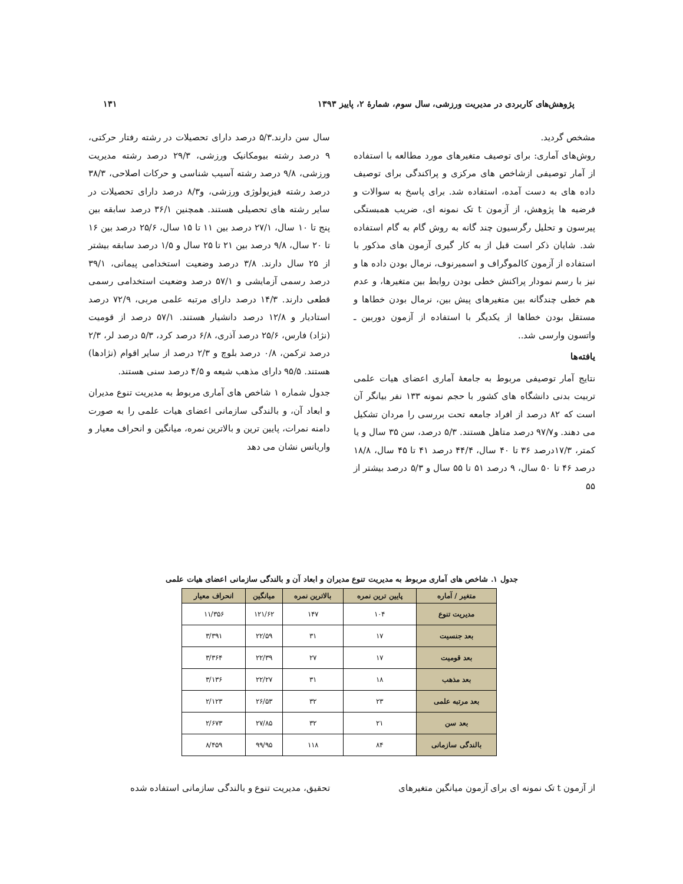پژوهش‌های کاربردی در مدیریت ورزشی، سال سوم، شمارۀ ۲، پاییز ۱۳۹۳ ۱۳۱
مشخص گردید.
روش‌های آماری: برای توصیف متغیرهای مورد مطالعه با استفاده از آمار توصیفی ازشاخص های مرکزی و پراکندگی برای توصیف داده های به دست آمده، استفاده شد. برای پاسخ به سوالات و فرضیه ها پژوهش، از آزمون t تک نمونه ای، ضریب همبستگی پیرسون و تحلیل رگرسیون چند گانه به روش گام به گام استفاده شد. شایان ذکر است قبل از به کار گیری آزمون های مذکور با استفاده از آزمون کالموگراف و اسمیرنوف، نرمال بودن داده ها و نیز با رسم نمودار پراکنش خطی بودن روابط بین متغیرها، و عدم هم خطی چندگانه بین متغیرهای پیش بین، نرمال بودن خطاها و مستقل بودن خطاها از یکدیگر با استفاده از آزمون دوربین ـ واتسون وارسی شد..
یافته‌ها
نتایج آمار توصیفی مربوط به جامعۀ آماری اعضای هیات علمی تربیت بدنی دانشگاه های کشور با حجم نمونه ۱۳۳ نفر بیانگر آن است که ۸۲ درصد از افراد جامعه تحت بررسی را مردان تشکیل می دهند. و۹۷/۷ درصد متاهل هستند. ۵/۳ درصد، سن ۳۵ سال و یا کمتر، ۱۷/۳درصد ۳۶ تا ۴۰ سال، ۴۴/۴ درصد ۴۱ تا ۴۵ سال، ۱۸/۸ درصد ۴۶ تا ۵۰ سال، ۹ درصد ۵۱ تا ۵۵ سال و ۵/۳ درصد بیشتر از ۵۵
سال سن دارند.۵/۳ درصد دارای تحصیلات در رشته رفتار حرکتی، ۹ درصد رشته بیومکانیک ورزشی، ۲۹/۳ درصد رشته مدیریت ورزشی، ۹/۸ درصد رشته آسیب شناسی و حرکات اصلاحی، ۳۸/۳ درصد رشته فیزیولوژی ورزشی، و۸/۳ درصد دارای تحصیلات در سایر رشته های تحصیلی هستند. همچنین ۳۶/۱ درصد سابقه بین پنج تا ۱۰ سال، ۲۷/۱ درصد بین ۱۱ تا ۱۵ سال، ۲۵/۶ درصد بین ۱۶ تا ۲۰ سال، ۹/۸ درصد بین ۲۱ تا ۲۵ سال و ۱/۵ درصد سابقه بیشتر از ۲۵ سال دارند. ۳/۸ درصد وضعیت استخدامی پیمانی، ۳۹/۱ درصد رسمی آزمایشی و ۵۷/۱ درصد وضعیت استخدامی رسمی قطعی دارند. ۱۴/۳ درصد دارای مرتبه علمی مربی، ۷۲/۹ درصد استادیار و ۱۲/۸ درصد دانشیار هستند. ۵۷/۱ درصد از قومیت (نژاد) فارس، ۲۵/۶ درصد آذری، ۶/۸ درصد کرد، ۵/۳ درصد لر، ۲/۳ درصد ترکمن، ۰/۸ درصد بلوچ و ۲/۳ درصد از سایر اقوام (نژادها) هستند. ۹۵/۵ دارای مذهب شیعه و ۴/۵ درصد سنی هستند.
جدول شماره ۱ شاخص های آماری مربوط به مدیریت تنوع مدیران و ابعاد آن، و بالندگی سازمانی اعضای هیات علمی را به صورت دامنه نمرات، پایین ترین و بالاترین نمره، میانگین و انحراف معیار و واریانس نشان می دهد
جدول ۱. شاخص های آماری مربوط به مدیریت تنوع مدیران و ابعاد آن و بالندگی سازمانی اعضای هیات علمی
| متغیر / آماره | پایین ترین نمره | بالاترین نمره | میانگین | انحراف معیار |
| --- | --- | --- | --- | --- |
| مدیریت تنوع | ۱۰۴ | ۱۴۷ | ۱۲۱/۶۲ | ۱۱/۳۵۶ |
| بعد جنسیت | ۱۷ | ۳۱ | ۲۲/۵۹ | ۳/۳۹۱ |
| بعد قومیت | ۱۷ | ۲۷ | ۲۲/۳۹ | ۳/۳۶۴ |
| بعد مذهب | ۱۸ | ۳۱ | ۲۲/۲۷ | ۳/۱۳۶ |
| بعد مرتبه علمی | ۲۳ | ۳۲ | ۲۶/۵۳ | ۲/۱۲۳ |
| بعد سن | ۲۱ | ۳۲ | ۲۷/۸۵ | ۲/۶۷۳ |
| بالندگی سازمانی | ۸۴ | ۱۱۸ | ۹۹/۹۵ | ۸/۴۵۹ |
از آزمون t تک نمونه ای برای آزمون میانگین متغیرهای
تحقیق، مدیریت تنوع و بالندگی سازمانی استفاده شده